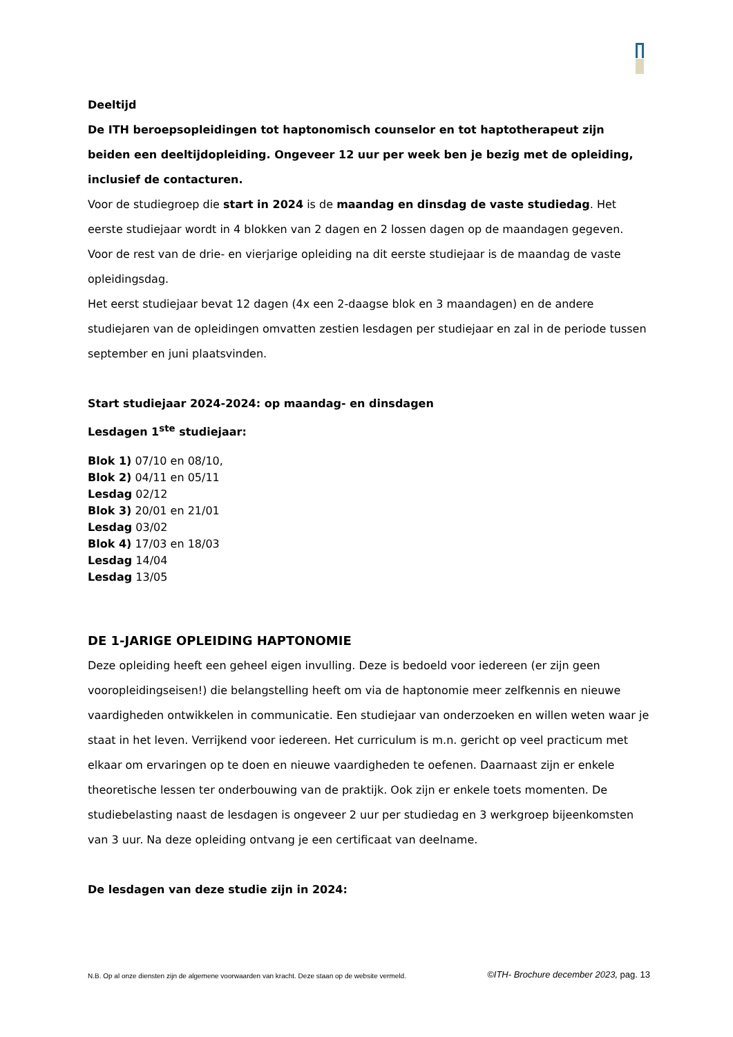Deeltijd
De ITH beroepsopleidingen tot haptonomisch counselor en tot haptotherapeut zijn beiden een deeltijdopleiding. Ongeveer 12 uur per week ben je bezig met de opleiding, inclusief de contacturen.
Voor de studiegroep die start in 2024 is de maandag en dinsdag de vaste studiedag. Het eerste studiejaar wordt in 4 blokken van 2 dagen en 2 lossen dagen op de maandagen gegeven.
Voor de rest van de drie- en vierjarige opleiding na dit eerste studiejaar is de maandag de vaste opleidingsdag.
Het eerst studiejaar bevat 12 dagen (4x een 2-daagse blok en 3 maandagen) en de andere studiejaren van de opleidingen omvatten zestien lesdagen per studiejaar en zal in de periode tussen september en juni plaatsvinden.
Start studiejaar 2024-2024: op maandag- en dinsdagen
Lesdagen 1<sup>ste</sup> studiejaar:
Blok 1) 07/10 en 08/10,
Blok 2) 04/11 en 05/11
Lesdag 02/12
Blok 3) 20/01 en 21/01
Lesdag 03/02
Blok 4) 17/03 en 18/03
Lesdag 14/04
Lesdag 13/05
DE 1-JARIGE OPLEIDING HAPTONOMIE
Deze opleiding heeft een geheel eigen invulling. Deze is bedoeld voor iedereen (er zijn geen vooropleidingseisen!) die belangstelling heeft om via de haptonomie meer zelfkennis en nieuwe vaardigheden ontwikkelen in communicatie. Een studiejaar van onderzoeken en willen weten waar je staat in het leven. Verrijkend voor iedereen. Het curriculum is m.n. gericht op veel practicum met elkaar om ervaringen op te doen en nieuwe vaardigheden te oefenen. Daarnaast zijn er enkele theoretische lessen ter onderbouwing van de praktijk. Ook zijn er enkele toets momenten. De studiebelasting naast de lesdagen is ongeveer 2 uur per studiedag en 3 werkgroep bijeenkomsten van 3 uur. Na deze opleiding ontvang je een certificaat van deelname.
De lesdagen van deze studie zijn in 2024:
N.B. Op al onze diensten zijn de algemene voorwaarden van kracht. Deze staan op de website vermeld. ©ITH- Brochure december 2023, pag. 13